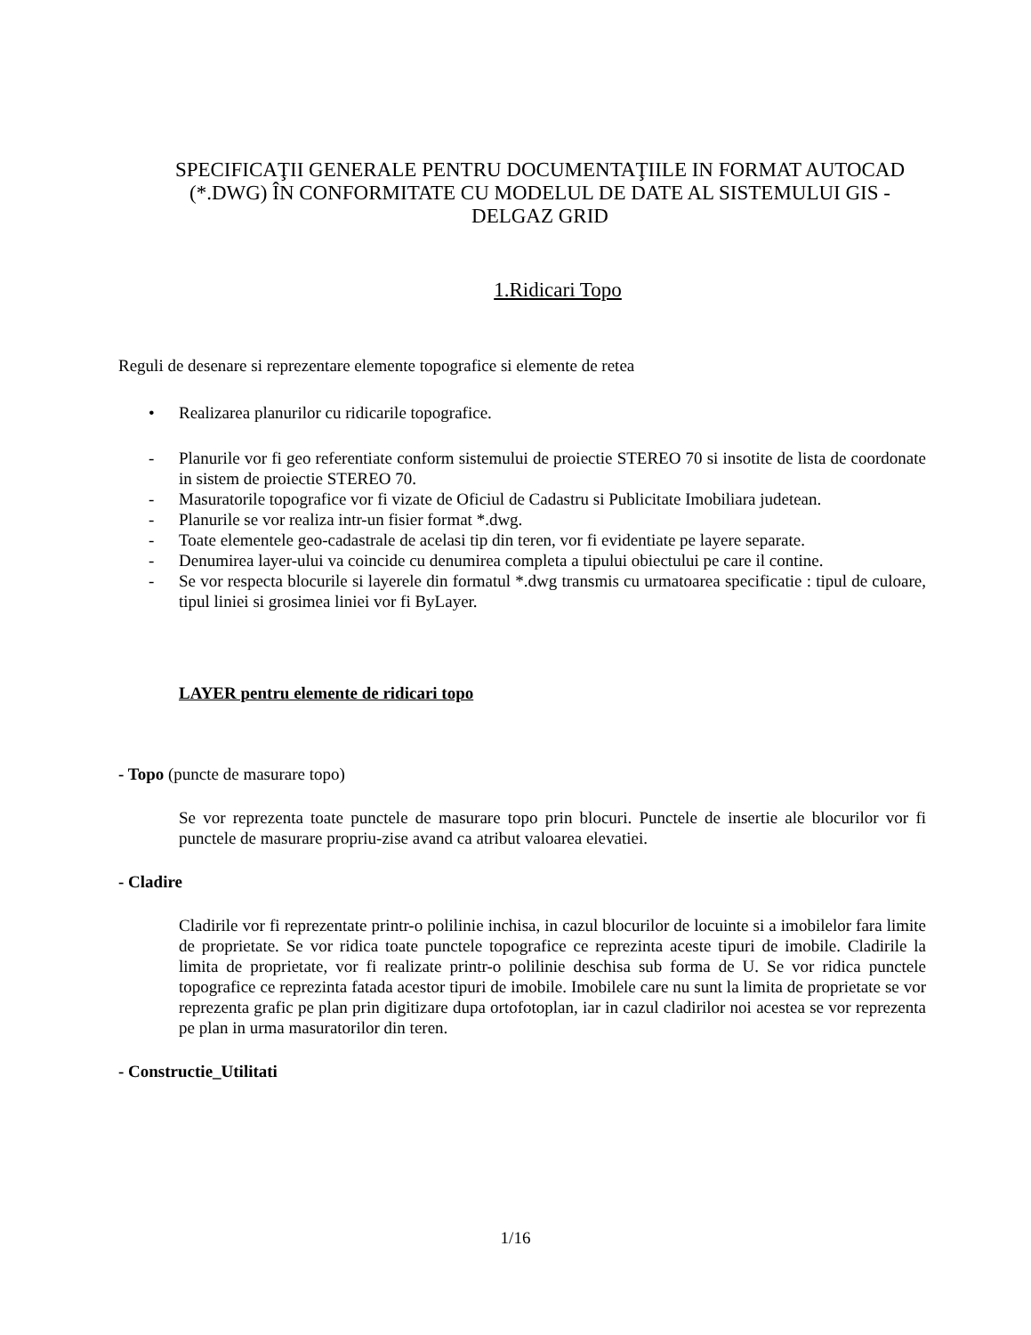SPECIFICAŢII GENERALE PENTRU DOCUMENTAŢIILE IN FORMAT AUTOCAD (*.DWG) ÎN CONFORMITATE CU MODELUL DE DATE AL SISTEMULUI GIS - DELGAZ GRID
1.Ridicari Topo
Reguli de desenare si reprezentare elemente topografice si elemente de retea
• Realizarea planurilor cu ridicarile topografice.
- Planurile vor fi geo referentiate conform sistemului de proiectie STEREO 70 si insotite de lista de coordonate in sistem de proiectie STEREO 70.
- Masuratorile topografice vor fi vizate de Oficiul de Cadastru si Publicitate Imobiliara judetean.
- Planurile se vor realiza intr-un fisier format *.dwg.
- Toate elementele geo-cadastrale de acelasi tip din teren, vor fi evidentiate pe layere separate.
- Denumirea layer-ului va coincide cu denumirea completa a tipului obiectului pe care il contine.
- Se vor respecta blocurile si layerele din formatul *.dwg transmis cu urmatoarea specificatie : tipul de culoare, tipul liniei si grosimea liniei vor fi ByLayer.
LAYER pentru elemente de ridicari topo
- Topo (puncte de masurare topo)
Se vor reprezenta toate punctele de masurare topo prin blocuri. Punctele de insertie ale blocurilor vor fi punctele de masurare propriu-zise avand ca atribut valoarea elevatiei.
- Cladire
Cladirile vor fi reprezentate printr-o polilinie inchisa, in cazul blocurilor de locuinte si a imobilelor fara limite de proprietate. Se vor ridica toate punctele topografice ce reprezinta aceste tipuri de imobile. Cladirile la limita de proprietate, vor fi realizate printr-o polilinie deschisa sub forma de U. Se vor ridica punctele topografice ce reprezinta fatada acestor tipuri de imobile. Imobilele care nu sunt la limita de proprietate se vor reprezenta grafic pe plan prin digitizare dupa ortofotoplan, iar in cazul cladirilor noi acestea se vor reprezenta pe plan in urma masuratorilor din teren.
- Constructie_Utilitati
1/16